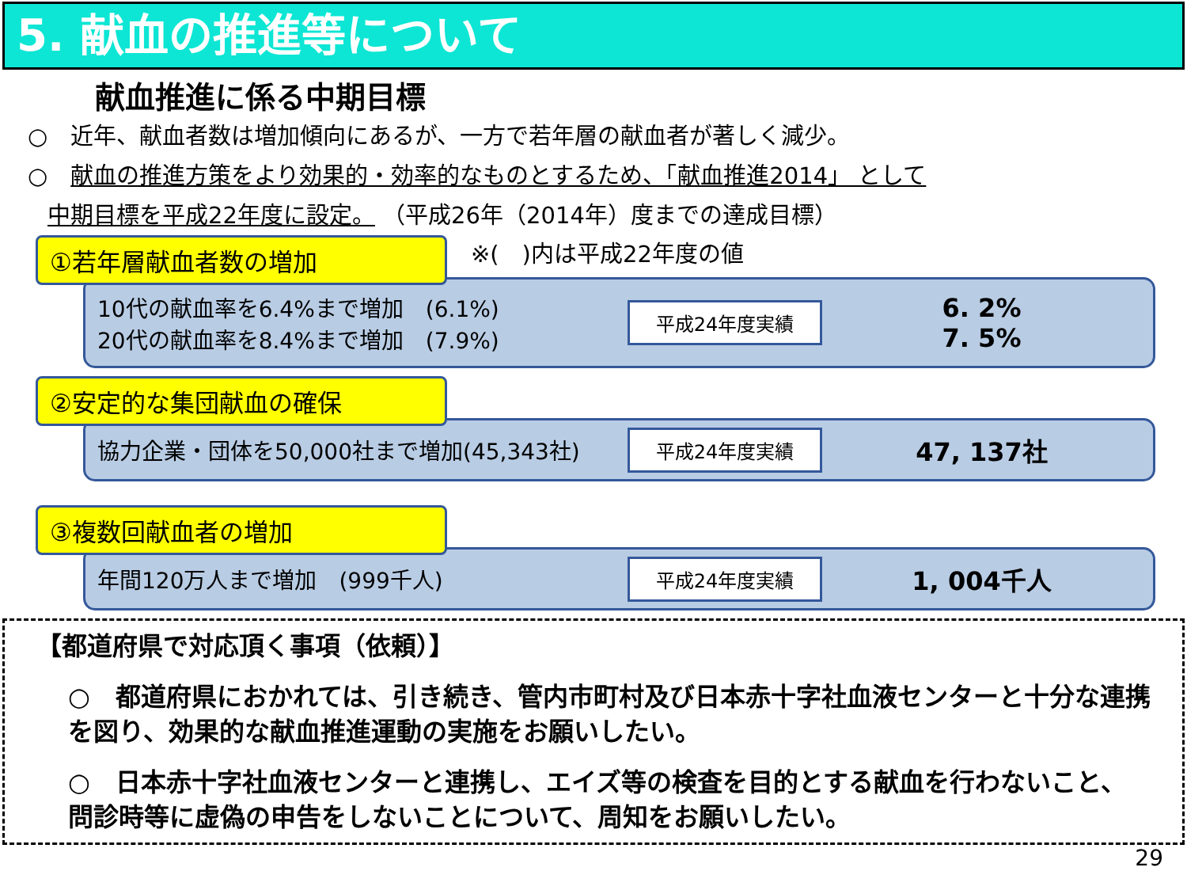5. 献血の推進等について
献血推進に係る中期目標
○　近年、献血者数は増加傾向にあるが、一方で若年層の献血者が著しく減少。
○　献血の推進方策をより効果的・効率的なものとするため、「献血推進2014」 として
中期目標を平成22年度に設定。 （平成26年（2014年）度までの達成目標）
①若年層献血者数の増加 ※(　)内は平成22年度の値
10代の献血率を6.4%まで増加　(6.1%)
20代の献血率を8.4%まで増加　(7.9%)
平成24年度実績
6. 2%
7. 5%
②安定的な集団献血の確保
協力企業・団体を50,000社まで増加(45,343社)
平成24年度実績
47, 137社
③複数回献血者の増加
年間120万人まで増加　(999千人)
平成24年度実績
1, 004千人
【都道府県で対応頂く事項（依頼）】
○　都道府県におかれては、引き続き、管内市町村及び日本赤十字社血液センターと十分な連携を図り、効果的な献血推進運動の実施をお願いしたい。
○　日本赤十字社血液センターと連携し、エイズ等の検査を目的とする献血を行わないこと、問診時等に虚偽の申告をしないことについて、周知をお願いしたい。
29